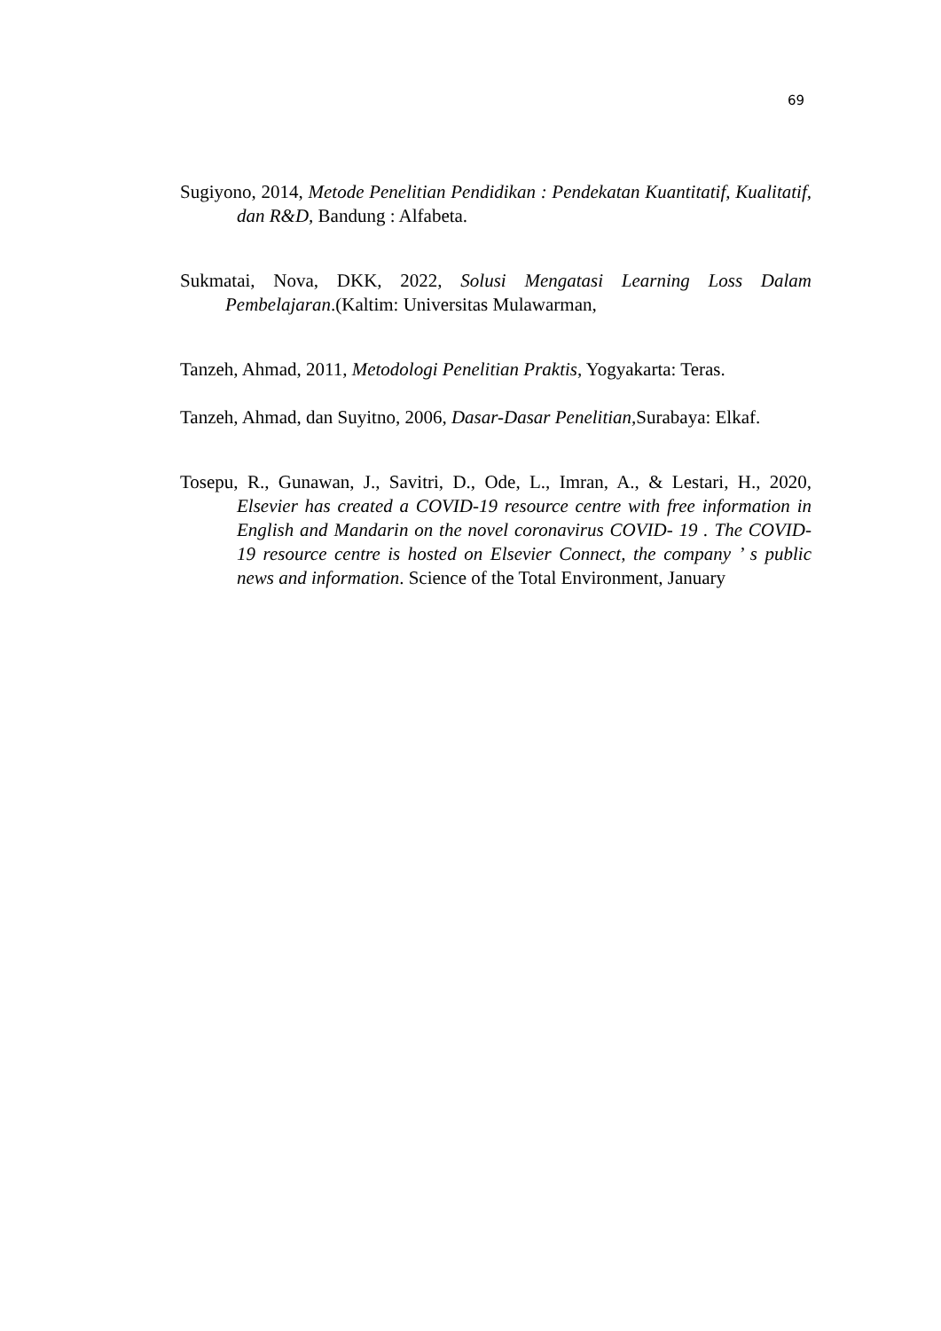69
Sugiyono, 2014, Metode Penelitian Pendidikan : Pendekatan Kuantitatif, Kualitatif, dan R&D, Bandung : Alfabeta.
Sukmatai, Nova, DKK, 2022, Solusi Mengatasi Learning Loss Dalam Pembelajaran.(Kaltim: Universitas Mulawarman,
Tanzeh, Ahmad, 2011, Metodologi Penelitian Praktis, Yogyakarta: Teras.
Tanzeh, Ahmad, dan Suyitno, 2006, Dasar-Dasar Penelitian, Surabaya: Elkaf.
Tosepu, R., Gunawan, J., Savitri, D., Ode, L., Imran, A., & Lestari, H., 2020, Elsevier has created a COVID-19 resource centre with free information in English and Mandarin on the novel coronavirus COVID- 19 . The COVID-19 resource centre is hosted on Elsevier Connect, the company ’ s public news and information. Science of the Total Environment, January